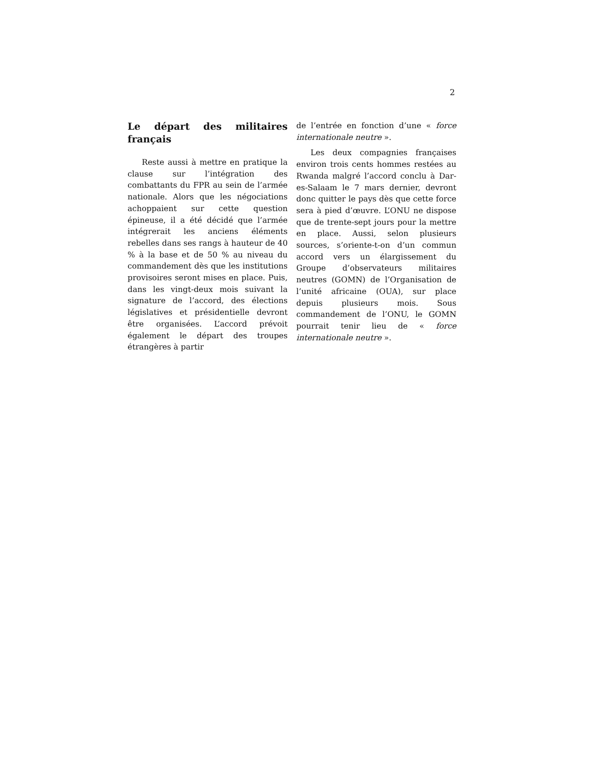2
Le départ des militaires français
Reste aussi à mettre en pratique la clause sur l’intégration des combattants du FPR au sein de l’armée nationale. Alors que les négociations achoppaient sur cette question épineuse, il a été décidé que l’armée intégrerait les anciens éléments rebelles dans ses rangs à hauteur de 40 % à la base et de 50 % au niveau du commandement dès que les institutions provisoires seront mises en place. Puis, dans les vingt-deux mois suivant la signature de l’accord, des élections législatives et présidentielle devront être organisées. L’accord prévoit également le départ des troupes étrangères à partir
de l’entrée en fonction d’une « force internationale neutre ».
Les deux compagnies françaises environ trois cents hommes restées au Rwanda malgré l’accord conclu à Dar-es-Salaam le 7 mars dernier, devront donc quitter le pays dès que cette force sera à pied d’œuvre. L’ONU ne dispose que de trente-sept jours pour la mettre en place. Aussi, selon plusieurs sources, s’oriente-t-on d’un commun accord vers un élargissement du Groupe d’observateurs militaires neutres (GOMN) de l’Organisation de l’unité africaine (OUA), sur place depuis plusieurs mois. Sous commandement de l’ONU, le GOMN pourrait tenir lieu de « force internationale neutre ».